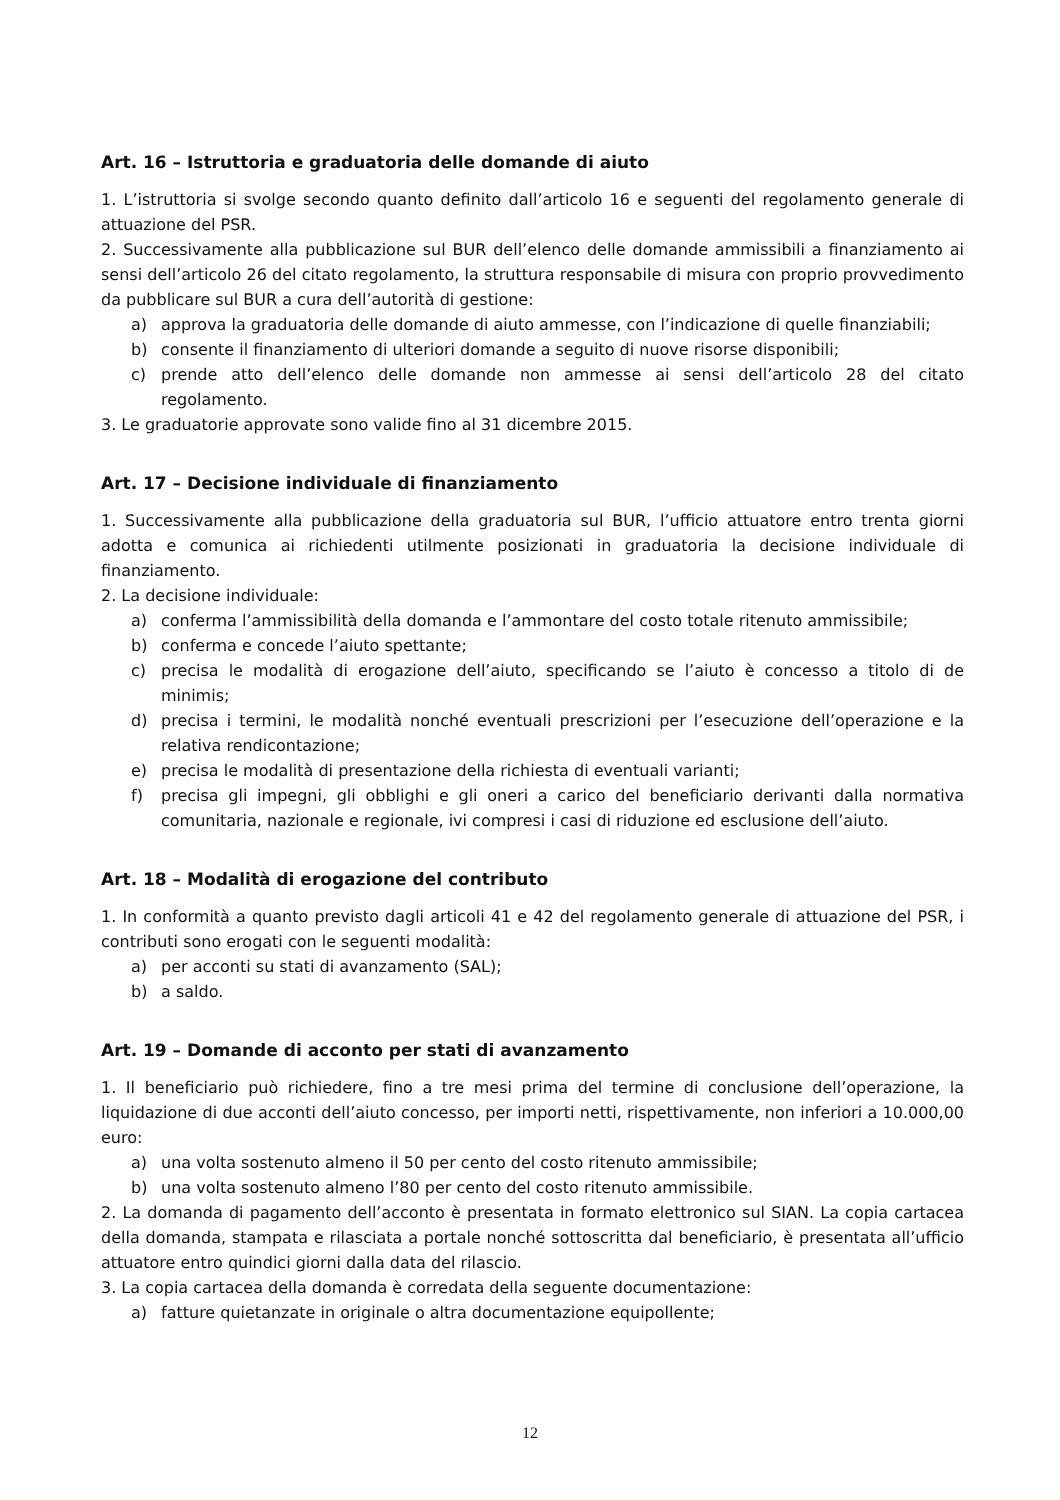Art. 16 – Istruttoria e graduatoria delle domande di aiuto
1. L’istruttoria si svolge secondo quanto definito dall’articolo 16 e seguenti del regolamento generale di attuazione del PSR.
2. Successivamente alla pubblicazione sul BUR dell’elenco delle domande ammissibili a finanziamento ai sensi dell’articolo 26 del citato regolamento, la struttura responsabile di misura con proprio provvedimento da pubblicare sul BUR a cura dell’autorità di gestione:
a) approva la graduatoria delle domande di aiuto ammesse, con l’indicazione di quelle finanziabili;
b) consente il finanziamento di ulteriori domande a seguito di nuove risorse disponibili;
c) prende atto dell’elenco delle domande non ammesse ai sensi dell’articolo 28 del citato regolamento.
3. Le graduatorie approvate sono valide fino al 31 dicembre 2015.
Art. 17 – Decisione individuale di finanziamento
1. Successivamente alla pubblicazione della graduatoria sul BUR, l’ufficio attuatore entro trenta giorni adotta e comunica ai richiedenti utilmente posizionati in graduatoria la decisione individuale di finanziamento.
2. La decisione individuale:
a) conferma l’ammissibilità della domanda e l’ammontare del costo totale ritenuto ammissibile;
b) conferma e concede l’aiuto spettante;
c) precisa le modalità di erogazione dell’aiuto, specificando se l’aiuto è concesso a titolo di de minimis;
d) precisa i termini, le modalità nonché eventuali prescrizioni per l’esecuzione dell’operazione e la relativa rendicontazione;
e) precisa le modalità di presentazione della richiesta di eventuali varianti;
f) precisa gli impegni, gli obblighi e gli oneri a carico del beneficiario derivanti dalla normativa comunitaria, nazionale e regionale, ivi compresi i casi di riduzione ed esclusione dell’aiuto.
Art. 18 – Modalità di erogazione del contributo
1. In conformità a quanto previsto dagli articoli 41 e 42 del regolamento generale di attuazione del PSR, i contributi sono erogati con le seguenti modalità:
a) per acconti su stati di avanzamento (SAL);
b) a saldo.
Art. 19 – Domande di acconto per stati di avanzamento
1. Il beneficiario può richiedere, fino a tre mesi prima del termine di conclusione dell’operazione, la liquidazione di due acconti dell’aiuto concesso, per importi netti, rispettivamente, non inferiori a 10.000,00 euro:
a) una volta sostenuto almeno il 50 per cento del costo ritenuto ammissibile;
b) una volta sostenuto almeno l’80 per cento del costo ritenuto ammissibile.
2. La domanda di pagamento dell’acconto è presentata in formato elettronico sul SIAN. La copia cartacea della domanda, stampata e rilasciata a portale nonché sottoscritta dal beneficiario, è presentata all’ufficio attuatore entro quindici giorni dalla data del rilascio.
3. La copia cartacea della domanda è corredata della seguente documentazione:
a) fatture quietanzate in originale o altra documentazione equipollente;
12